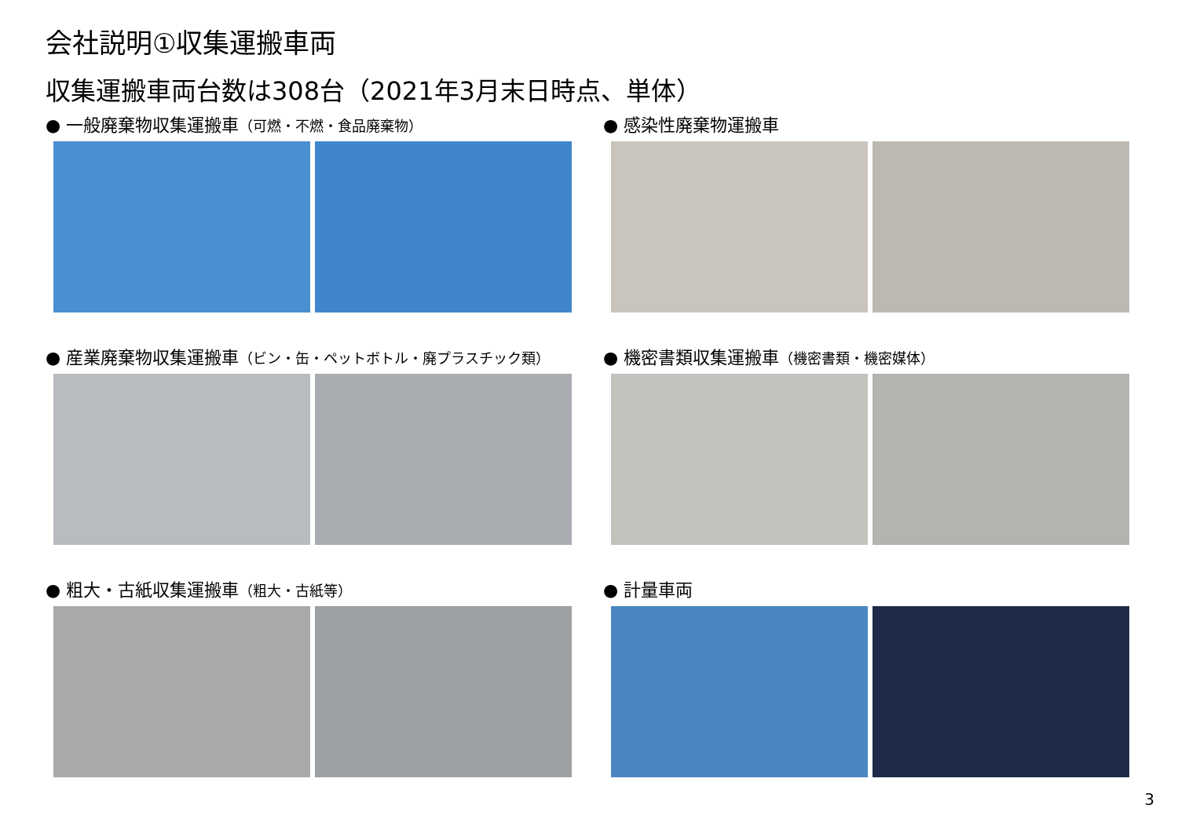会社説明①収集運搬車両
収集運搬車両台数は308台（2021年3月末日時点、単体）
● 一般廃棄物収集運搬車（可燃・不燃・食品廃棄物）
● 感染性廃棄物運搬車
● 産業廃棄物収集運搬車（ビン・缶・ペットボトル・廃プラスチック類）
● 機密書類収集運搬車（機密書類・機密媒体）
● 粗大・古紙収集運搬車（粗大・古紙等）
● 計量車両
3